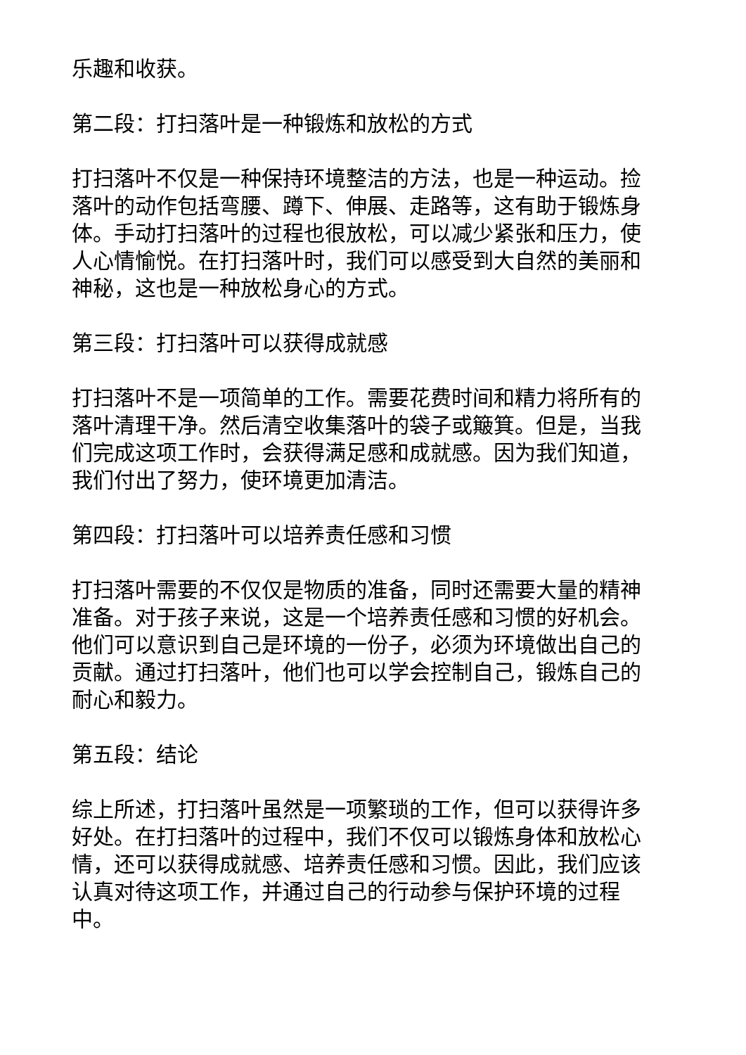乐趣和收获。
第二段：打扫落叶是一种锻炼和放松的方式
打扫落叶不仅是一种保持环境整洁的方法，也是一种运动。捡落叶的动作包括弯腰、蹲下、伸展、走路等，这有助于锻炼身体。手动打扫落叶的过程也很放松，可以减少紧张和压力，使人心情愉悦。在打扫落叶时，我们可以感受到大自然的美丽和神秘，这也是一种放松身心的方式。
第三段：打扫落叶可以获得成就感
打扫落叶不是一项简单的工作。需要花费时间和精力将所有的落叶清理干净。然后清空收集落叶的袋子或簸箕。但是，当我们完成这项工作时，会获得满足感和成就感。因为我们知道，我们付出了努力，使环境更加清洁。
第四段：打扫落叶可以培养责任感和习惯
打扫落叶需要的不仅仅是物质的准备，同时还需要大量的精神准备。对于孩子来说，这是一个培养责任感和习惯的好机会。他们可以意识到自己是环境的一份子，必须为环境做出自己的贡献。通过打扫落叶，他们也可以学会控制自己，锻炼自己的耐心和毅力。
第五段：结论
综上所述，打扫落叶虽然是一项繁琐的工作，但可以获得许多好处。在打扫落叶的过程中，我们不仅可以锻炼身体和放松心情，还可以获得成就感、培养责任感和习惯。因此，我们应该认真对待这项工作，并通过自己的行动参与保护环境的过程中。